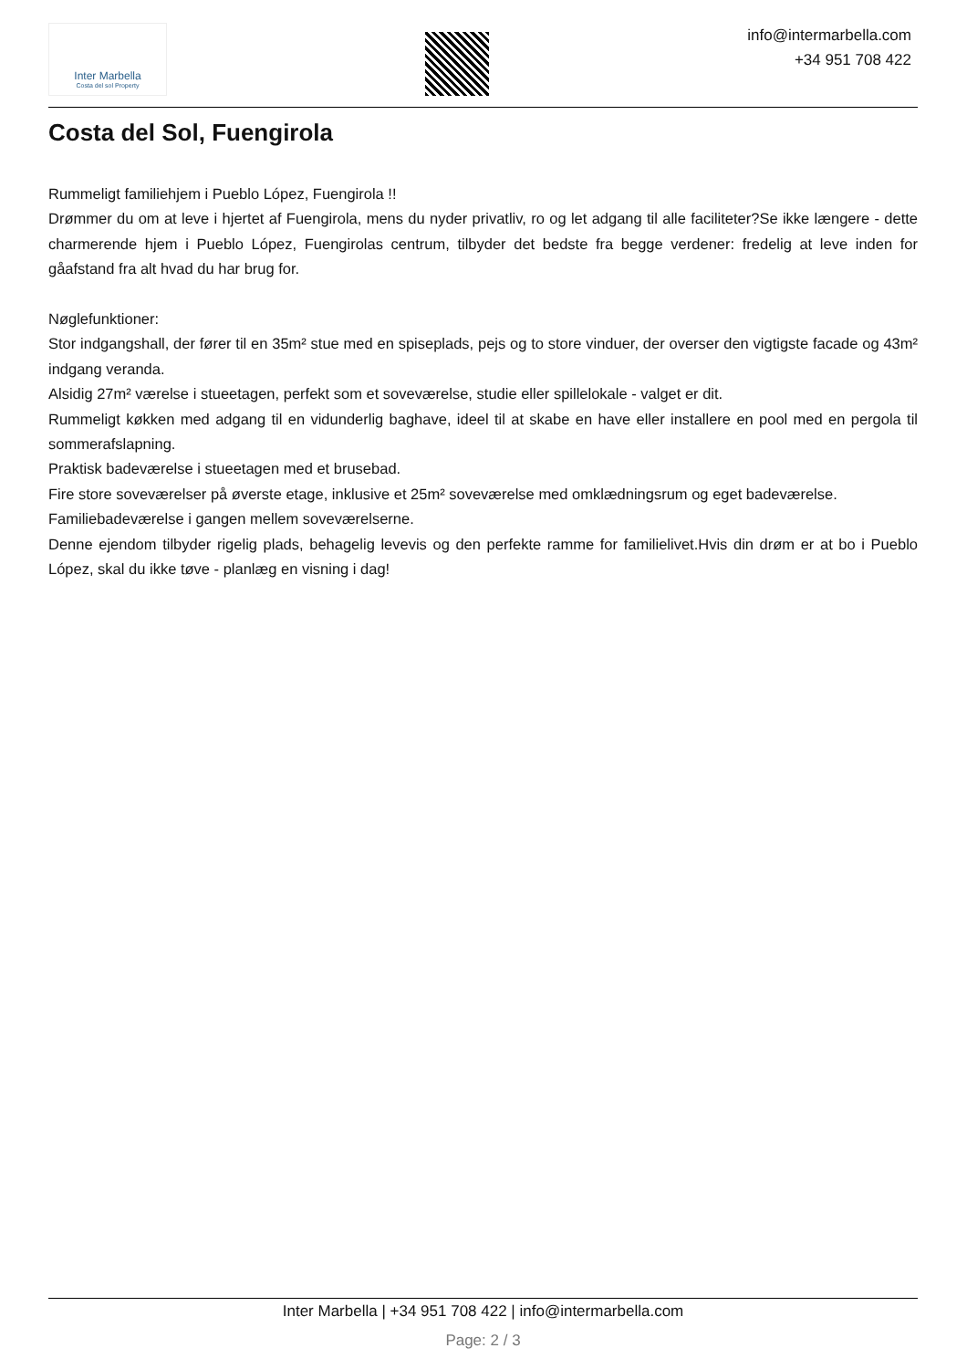Inter Marbella
Costa del sol Property
info@intermarbella.com
+34 951 708 422
Costa del Sol, Fuengirola
Rummeligt familiehjem i Pueblo López, Fuengirola !!
Drømmer du om at leve i hjertet af Fuengirola, mens du nyder privatliv, ro og let adgang til alle faciliteter?Se ikke længere - dette charmerende hjem i Pueblo López, Fuengirolas centrum, tilbyder det bedste fra begge verdener: fredelig at leve inden for gåafstand fra alt hvad du har brug for.
Nøglefunktioner:
Stor indgangshall, der fører til en 35m² stue med en spiseplads, pejs og to store vinduer, der overser den vigtigste facade og 43m² indgang veranda.
Alsidig 27m² værelse i stueetagen, perfekt som et soveværelse, studie eller spillelokale - valget er dit.
Rummeligt køkken med adgang til en vidunderlig baghave, ideel til at skabe en have eller installere en pool med en pergola til sommerafslapning.
Praktisk badeværelse i stueetagen med et brusebad.
Fire store soveværelser på øverste etage, inklusive et 25m² soveværelse med omklædningsrum og eget badeværelse.
Familiebadeværelse i gangen mellem soveværelserne.
Denne ejendom tilbyder rigelig plads, behagelig levevis og den perfekte ramme for familielivet.Hvis din drøm er at bo i Pueblo López, skal du ikke tøve - planlæg en visning i dag!
Inter Marbella | +34 951 708 422 | info@intermarbella.com
Page: 2 / 3